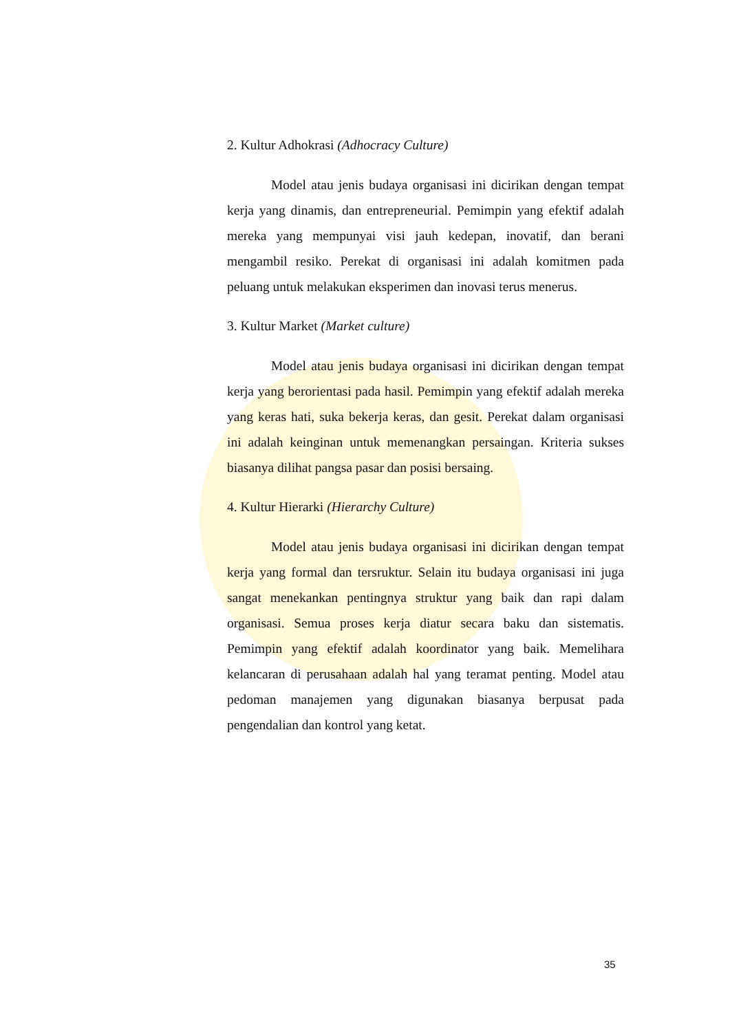2. Kultur Adhokrasi (Adhocracy Culture)
Model atau jenis budaya organisasi ini dicirikan dengan tempat kerja yang dinamis, dan entrepreneurial. Pemimpin yang efektif adalah mereka yang mempunyai visi jauh kedepan, inovatif, dan berani mengambil resiko. Perekat di organisasi ini adalah komitmen pada peluang untuk melakukan eksperimen dan inovasi terus menerus.
3. Kultur Market (Market culture)
Model atau jenis budaya organisasi ini dicirikan dengan tempat kerja yang berorientasi pada hasil. Pemimpin yang efektif adalah mereka yang keras hati, suka bekerja keras, dan gesit. Perekat dalam organisasi ini adalah keinginan untuk memenangkan persaingan. Kriteria sukses biasanya dilihat pangsa pasar dan posisi bersaing.
4. Kultur Hierarki (Hierarchy Culture)
Model atau jenis budaya organisasi ini dicirikan dengan tempat kerja yang formal dan tersruktur. Selain itu budaya organisasi ini juga sangat menekankan pentingnya struktur yang baik dan rapi dalam organisasi. Semua proses kerja diatur secara baku dan sistematis. Pemimpin yang efektif adalah koordinator yang baik. Memelihara kelancaran di perusahaan adalah hal yang teramat penting. Model atau pedoman manajemen yang digunakan biasanya berpusat pada pengendalian dan kontrol yang ketat.
35